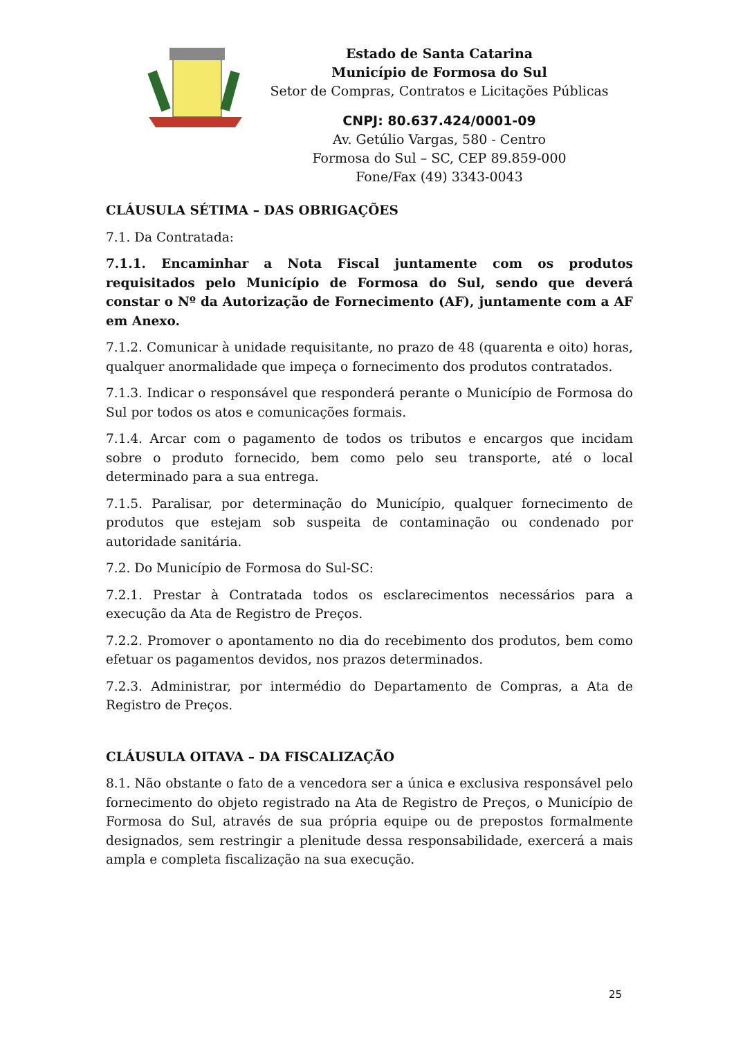Estado de Santa Catarina
Município de Formosa do Sul
Setor de Compras, Contratos e Licitações Públicas
CNPJ: 80.637.424/0001-09
Av. Getúlio Vargas, 580 - Centro
Formosa do Sul – SC, CEP 89.859-000
Fone/Fax (49) 3343-0043
CLÁUSULA SÉTIMA – DAS OBRIGAÇÕES
7.1. Da Contratada:
7.1.1. Encaminhar a Nota Fiscal juntamente com os produtos requisitados pelo Município de Formosa do Sul, sendo que deverá constar o Nº da Autorização de Fornecimento (AF), juntamente com a AF em Anexo.
7.1.2. Comunicar à unidade requisitante, no prazo de 48 (quarenta e oito) horas, qualquer anormalidade que impeça o fornecimento dos produtos contratados.
7.1.3. Indicar o responsável que responderá perante o Município de Formosa do Sul por todos os atos e comunicações formais.
7.1.4. Arcar com o pagamento de todos os tributos e encargos que incidam sobre o produto fornecido, bem como pelo seu transporte, até o local determinado para a sua entrega.
7.1.5. Paralisar, por determinação do Município, qualquer fornecimento de produtos que estejam sob suspeita de contaminação ou condenado por autoridade sanitária.
7.2. Do Município de Formosa do Sul-SC:
7.2.1. Prestar à Contratada todos os esclarecimentos necessários para a execução da Ata de Registro de Preços.
7.2.2. Promover o apontamento no dia do recebimento dos produtos, bem como efetuar os pagamentos devidos, nos prazos determinados.
7.2.3. Administrar, por intermédio do Departamento de Compras, a Ata de Registro de Preços.
CLÁUSULA OITAVA – DA FISCALIZAÇÃO
8.1. Não obstante o fato de a vencedora ser a única e exclusiva responsável pelo fornecimento do objeto registrado na Ata de Registro de Preços, o Município de Formosa do Sul, através de sua própria equipe ou de prepostos formalmente designados, sem restringir a plenitude dessa responsabilidade, exercerá a mais ampla e completa fiscalização na sua execução.
25